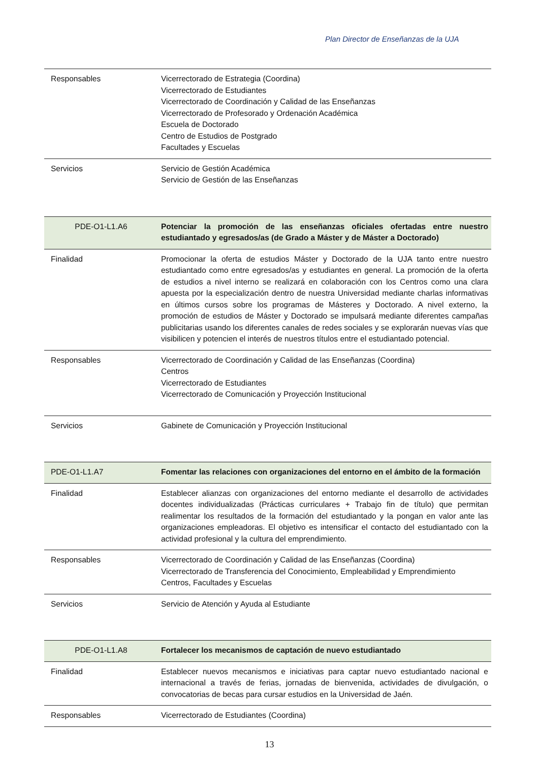Plan Director de Enseñanzas de la UJA
| Responsables | Vicerrectorado de Estrategia (Coordina) Vicerrectorado de Estudiantes Vicerrectorado de Coordinación y Calidad de las Enseñanzas Vicerrectorado de Profesorado y Ordenación Académica Escuela de Doctorado Centro de Estudios de Postgrado Facultades y Escuelas |
| Servicios | Servicio de Gestión Académica Servicio de Gestión de las Enseñanzas |
| PDE-O1-L1.A6 | Potenciar la promoción de las enseñanzas oficiales ofertadas entre nuestro estudiantado y egresados/as (de Grado a Máster y de Máster a Doctorado) |
| Finalidad | Promocionar la oferta de estudios Máster y Doctorado de la UJA tanto entre nuestro estudiantado como entre egresados/as y estudiantes en general. La promoción de la oferta de estudios a nivel interno se realizará en colaboración con los Centros como una clara apuesta por la especialización dentro de nuestra Universidad mediante charlas informativas en últimos cursos sobre los programas de Másteres y Doctorado. A nivel externo, la promoción de estudios de Máster y Doctorado se impulsará mediante diferentes campañas publicitarias usando los diferentes canales de redes sociales y se explorarán nuevas vías que visibilicen y potencien el interés de nuestros títulos entre el estudiantado potencial. |
| Responsables | Vicerrectorado de Coordinación y Calidad de las Enseñanzas (Coordina) Centros Vicerrectorado de Estudiantes Vicerrectorado de Comunicación y Proyección Institucional |
| Servicios | Gabinete de Comunicación y Proyección Institucional |
| PDE-O1-L1.A7 | Fomentar las relaciones con organizaciones del entorno en el ámbito de la formación |
| Finalidad | Establecer alianzas con organizaciones del entorno mediante el desarrollo de actividades docentes individualizadas (Prácticas curriculares + Trabajo fin de título) que permitan realimentar los resultados de la formación del estudiantado y la pongan en valor ante las organizaciones empleadoras. El objetivo es intensificar el contacto del estudiantado con la actividad profesional y la cultura del emprendimiento. |
| Responsables | Vicerrectorado de Coordinación y Calidad de las Enseñanzas (Coordina) Vicerrectorado de Transferencia del Conocimiento, Empleabilidad y Emprendimiento Centros, Facultades y Escuelas |
| Servicios | Servicio de Atención y Ayuda al Estudiante |
| PDE-O1-L1.A8 | Fortalecer los mecanismos de captación de nuevo estudiantado |
| Finalidad | Establecer nuevos mecanismos e iniciativas para captar nuevo estudiantado nacional e internacional a través de ferias, jornadas de bienvenida, actividades de divulgación, o convocatorias de becas para cursar estudios en la Universidad de Jaén. |
| Responsables | Vicerrectorado de Estudiantes (Coordina) |
13